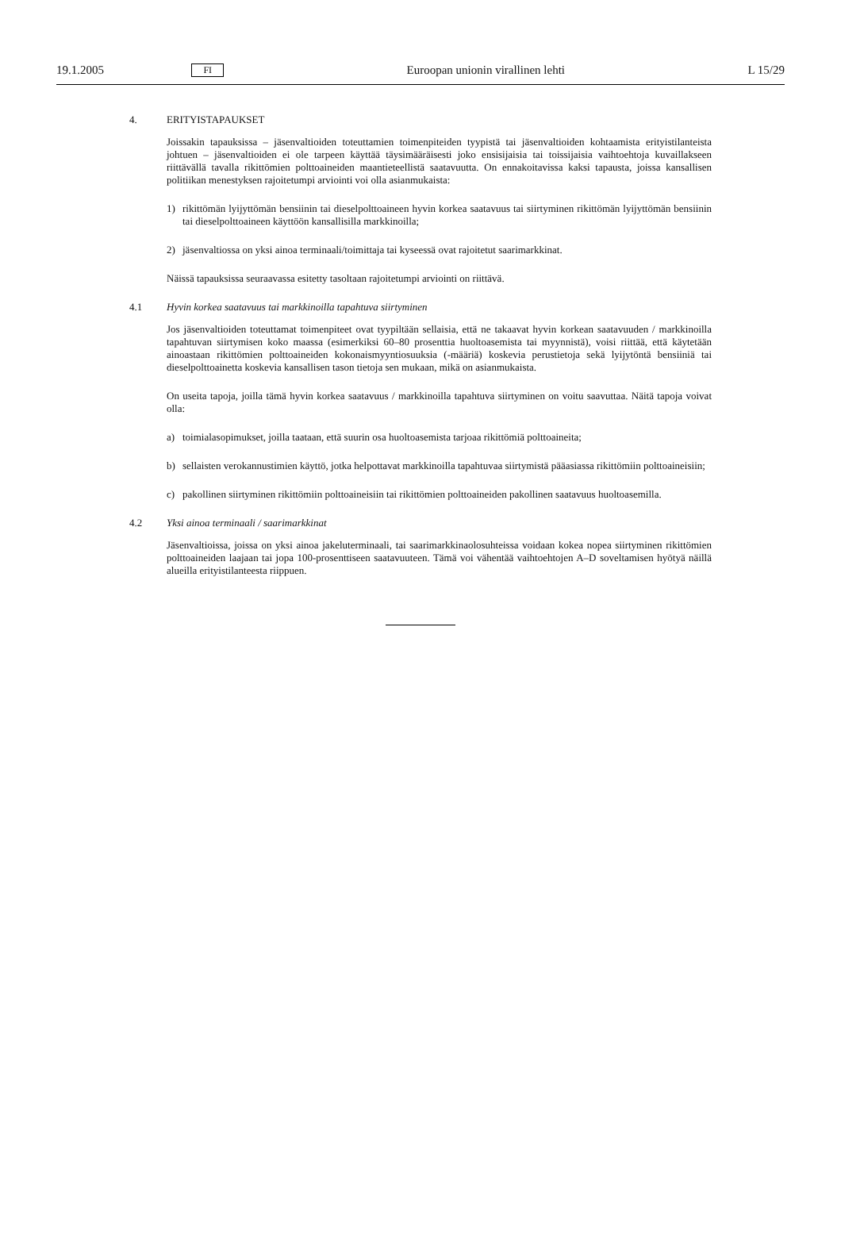19.1.2005 FI Euroopan unionin virallinen lehti L 15/29
4. ERITYISTAPAUKSET
Joissakin tapauksissa – jäsenvaltioiden toteuttamien toimenpiteiden tyypistä tai jäsenvaltioiden kohtaamista erityistilanteista johtuen – jäsenvaltioiden ei ole tarpeen käyttää täysimääräisesti joko ensisijaisia tai toissijaisia vaihtoehtoja kuvaillakseen riittävällä tavalla rikittömien polttoaineiden maantieteellistä saatavuutta. On ennakoitavissa kaksi tapausta, joissa kansallisen politiikan menestyksen rajoitetumpi arviointi voi olla asianmukaista:
1) rikittömän lyijyttömän bensiinin tai dieselpolttoaineen hyvin korkea saatavuus tai siirtyminen rikittömän lyijyttömän bensiinin tai dieselpolttoaineen käyttöön kansallisilla markkinoilla;
2) jäsenvaltiossa on yksi ainoa terminaali/toimittaja tai kyseessä ovat rajoitetut saarimarkkinat.
Näissä tapauksissa seuraavassa esitetty tasoltaan rajoitetumpi arviointi on riittävä.
4.1 Hyvin korkea saatavuus tai markkinoilla tapahtuva siirtyminen
Jos jäsenvaltioiden toteuttamat toimenpiteet ovat tyypiltään sellaisia, että ne takaavat hyvin korkean saatavuuden / markkinoilla tapahtuvan siirtymisen koko maassa (esimerkiksi 60–80 prosenttia huoltoasemista tai myynnistä), voisi riittää, että käytetään ainoastaan rikittömien polttoaineiden kokonaismyyntiosuuksia (-määriä) koskevia perustietoja sekä lyijytöntä bensiiniä tai dieselpolttoainetta koskevia kansallisen tason tietoja sen mukaan, mikä on asianmukaista.
On useita tapoja, joilla tämä hyvin korkea saatavuus / markkinoilla tapahtuva siirtyminen on voitu saavuttaa. Näitä tapoja voivat olla:
a) toimialasopimukset, joilla taataan, että suurin osa huoltoasemista tarjoaa rikittömiä polttoaineita;
b) sellaisten verokannustimien käyttö, jotka helpottavat markkinoilla tapahtuvaa siirtymistä pääasiassa rikittömiin polttoaineisiin;
c) pakollinen siirtyminen rikittömiin polttoaineisiin tai rikittömien polttoaineiden pakollinen saatavuus huoltoasemilla.
4.2 Yksi ainoa terminaali / saarimarkkinat
Jäsenvaltioissa, joissa on yksi ainoa jakeluterminaali, tai saarimarkkinaolosuhteissa voidaan kokea nopea siirtyminen rikittömien polttoaineiden laajaan tai jopa 100-prosenttiseen saatavuuteen. Tämä voi vähentää vaihtoehtojen A–D soveltamisen hyötyä näillä alueilla erityistilanteesta riippuen.